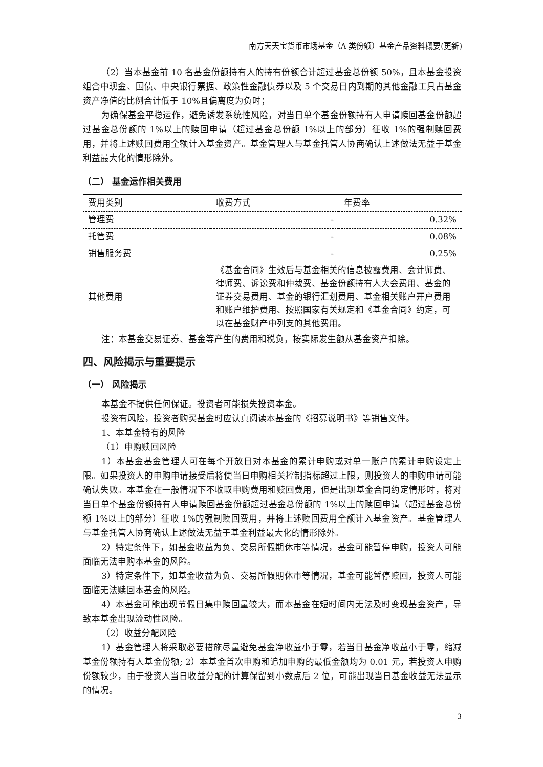南方天天宝货币市场基金（A 类份额）基金产品资料概要(更新)
（2）当本基金前 10 名基金份额持有人的持有份额合计超过基金总份额 50%，且本基金投资组合中现金、国债、中央银行票据、政策性金融债券以及 5 个交易日内到期的其他金融工具占基金资产净值的比例合计低于 10%且偏离度为负时；
为确保基金平稳运作，避免诱发系统性风险，对当日单个基金份额持有人申请赎回基金份额超过基金总份额的 1%以上的赎回申请（超过基金总份额 1%以上的部分）征收 1%的强制赎回费用，并将上述赎回费用全额计入基金资产。基金管理人与基金托管人协商确认上述做法无益于基金利益最大化的情形除外。
（二） 基金运作相关费用
| 费用类别 | 收费方式 | 年费率 |
| --- | --- | --- |
| 管理费 | - | 0.32% |
| 托管费 | - | 0.08% |
| 销售服务费 | - | 0.25% |
| 其他费用 | 《基金合同》生效后与基金相关的信息披露费用、会计师费、律师费、诉讼费和仲裁费、基金份额持有人大会费用、基金的证券交易费用、基金的银行汇划费用、基金相关账户开户费用和账户维护费用、按照国家有关规定和《基金合同》约定，可以在基金财产中列支的其他费用。 | |
注：本基金交易证券、基金等产生的费用和税负，按实际发生额从基金资产扣除。
四、风险揭示与重要提示
（一） 风险揭示
本基金不提供任何保证。投资者可能损失投资本金。
投资有风险，投资者购买基金时应认真阅读本基金的《招募说明书》等销售文件。
1、本基金特有的风险
（1）申购赎回风险
1）本基金基金管理人可在每个开放日对本基金的累计申购或对单一账户的累计申购设定上限。如果投资人的申购申请接受后将使当日申购相关控制指标超过上限，则投资人的申购申请可能确认失败。本基金在一般情况下不收取申购费用和赎回费用，但是出现基金合同约定情形时，将对当日单个基金份额持有人申请赎回基金份额超过基金总份额的 1%以上的赎回申请（超过基金总份额 1%以上的部分）征收 1%的强制赎回费用，并将上述赎回费用全额计入基金资产。基金管理人与基金托管人协商确认上述做法无益于基金利益最大化的情形除外。
2）特定条件下，如基金收益为负、交易所假期休市等情况，基金可能暂停申购，投资人可能面临无法申购本基金的风险。
3）特定条件下，如基金收益为负、交易所假期休市等情况，基金可能暂停赎回，投资人可能面临无法赎回本基金的风险。
4）本基金可能出现节假日集中赎回量较大，而本基金在短时间内无法及时变现基金资产，导致本基金出现流动性风险。
（2）收益分配风险
1）基金管理人将采取必要措施尽量避免基金净收益小于零，若当日基金净收益小于零，缩减基金份额持有人基金份额; 2）本基金首次申购和追加申购的最低金额均为 0.01 元，若投资人申购份额较少，由于投资人当日收益分配的计算保留到小数点后 2 位，可能出现当日基金收益无法显示的情况。
3